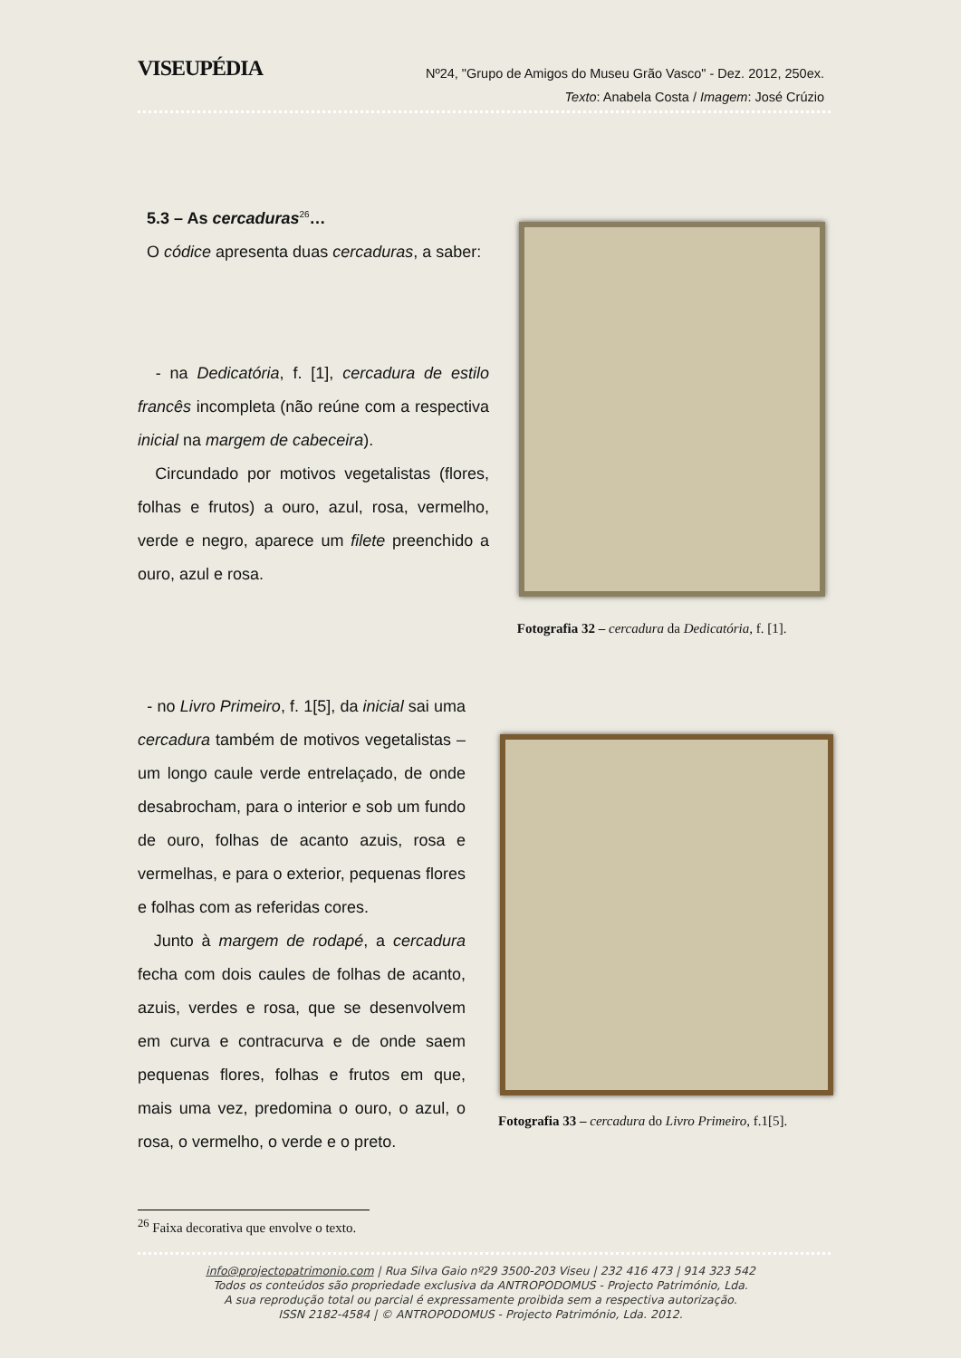VISEUPÉDIA
Nº24, "Grupo de Amigos do Museu Grão Vasco" - Dez. 2012, 250ex.
Texto: Anabela Costa / Imagem: José Crúzio
5.3 – As cercaduras<sup>26</sup>…
O códice apresenta duas cercaduras, a saber:
- na Dedicatória, f. [1], cercadura de estilo francês incompleta (não reúne com a respectiva inicial na margem de cabeceira).
Circundado por motivos vegetalistas (flores, folhas e frutos) a ouro, azul, rosa, vermelho, verde e negro, aparece um filete preenchido a ouro, azul e rosa.
Fotografia 32 – cercadura da Dedicatória, f. [1].
- no Livro Primeiro, f. 1[5], da inicial sai uma cercadura também de motivos vegetalistas – um longo caule verde entrelaçado, de onde desabrocham, para o interior e sob um fundo de ouro, folhas de acanto azuis, rosa e vermelhas, e para o exterior, pequenas flores e folhas com as referidas cores.
Junto à margem de rodapé, a cercadura fecha com dois caules de folhas de acanto, azuis, verdes e rosa, que se desenvolvem em curva e contracurva e de onde saem pequenas flores, folhas e frutos em que, mais uma vez, predomina o ouro, o azul, o rosa, o vermelho, o verde e o preto.
Fotografia 33 – cercadura do Livro Primeiro, f.1[5].
<sup>26</sup> Faixa decorativa que envolve o texto.
info@projectopatrimonio.com | Rua Silva Gaio nº29 3500-203 Viseu | 232 416 473 | 914 323 542
Todos os conteúdos são propriedade exclusiva da ANTROPODOMUS - Projecto Património, Lda.
A sua reprodução total ou parcial é expressamente proibida sem a respectiva autorização.
ISSN 2182-4584 | © ANTROPODOMUS - Projecto Património, Lda. 2012.